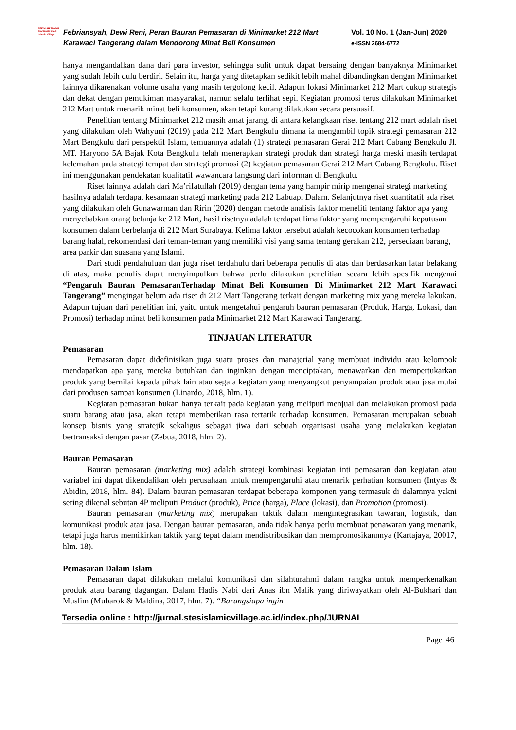SEKOLAH TINGGI EKONOMI SYARI... Islamic Village
Febriansyah, Dewi Reni, Peran Bauran Pemasaran di Minimarket 212 Mart Karawaci Tangerang dalam Mendorong Minat Beli Konsumen
Vol. 10 No. 1 (Jan-Jun) 2020
e-ISSN 2684-6772
hanya mengandalkan dana dari para investor, sehingga sulit untuk dapat bersaing dengan banyaknya Minimarket yang sudah lebih dulu berdiri. Selain itu, harga yang ditetapkan sedikit lebih mahal dibandingkan dengan Minimarket lainnya dikarenakan volume usaha yang masih tergolong kecil. Adapun lokasi Minimarket 212 Mart cukup strategis dan dekat dengan pemukiman masyarakat, namun selalu terlihat sepi. Kegiatan promosi terus dilakukan Minimarket 212 Mart untuk menarik minat beli konsumen, akan tetapi kurang dilakukan secara persuasif.
Penelitian tentang Minimarket 212 masih amat jarang, di antara kelangkaan riset tentang 212 mart adalah riset yang dilakukan oleh Wahyuni (2019) pada 212 Mart Bengkulu dimana ia mengambil topik strategi pemasaran 212 Mart Bengkulu dari perspektif Islam, temuannya adalah (1) strategi pemasaran Gerai 212 Mart Cabang Bengkulu Jl. MT. Haryono 5A Bajak Kota Bengkulu telah menerapkan strategi produk dan strategi harga meski masih terdapat kelemahan pada strategi tempat dan strategi promosi (2) kegiatan pemasaran Gerai 212 Mart Cabang Bengkulu. Riset ini menggunakan pendekatan kualitatif wawancara langsung dari informan di Bengkulu.
Riset lainnya adalah dari Ma’rifatullah (2019) dengan tema yang hampir mirip mengenai strategi marketing hasilnya adalah terdapat kesamaan strategi marketing pada 212 Labuapi Dalam. Selanjutnya riset kuantitatif ada riset yang dilakukan oleh Gunawarman dan Ririn (2020) dengan metode analisis faktor meneliti tentang faktor apa yang menyebabkan orang belanja ke 212 Mart, hasil risetnya adalah terdapat lima faktor yang mempengaruhi keputusan konsumen dalam berbelanja di 212 Mart Surabaya. Kelima faktor tersebut adalah kecocokan konsumen terhadap barang halal, rekomendasi dari teman-teman yang memiliki visi yang sama tentang gerakan 212, persediaan barang, area parkir dan suasana yang Islami.
Dari studi pendahuluan dan juga riset terdahulu dari beberapa penulis di atas dan berdasarkan latar belakang di atas, maka penulis dapat menyimpulkan bahwa perlu dilakukan penelitian secara lebih spesifik mengenai “Pengaruh Bauran PemasaranTerhadap Minat Beli Konsumen Di Minimarket 212 Mart Karawaci Tangerang” mengingat belum ada riset di 212 Mart Tangerang terkait dengan marketing mix yang mereka lakukan. Adapun tujuan dari penelitian ini, yaitu untuk mengetahui pengaruh bauran pemasaran (Produk, Harga, Lokasi, dan Promosi) terhadap minat beli konsumen pada Minimarket 212 Mart Karawaci Tangerang.
TINJAUAN LITERATUR
Pemasaran
Pemasaran dapat didefinisikan juga suatu proses dan manajerial yang membuat individu atau kelompok mendapatkan apa yang mereka butuhkan dan inginkan dengan menciptakan, menawarkan dan mempertukarkan produk yang bernilai kepada pihak lain atau segala kegiatan yang menyangkut penyampaian produk atau jasa mulai dari produsen sampai konsumen (Linardo, 2018, hlm. 1).
Kegiatan pemasaran bukan hanya terkait pada kegiatan yang meliputi menjual dan melakukan promosi pada suatu barang atau jasa, akan tetapi memberikan rasa tertarik terhadap konsumen. Pemasaran merupakan sebuah konsep bisnis yang stratejik sekaligus sebagai jiwa dari sebuah organisasi usaha yang melakukan kegiatan bertransaksi dengan pasar (Zebua, 2018, hlm. 2).
Bauran Pemasaran
Bauran pemasaran (marketing mix) adalah strategi kombinasi kegiatan inti pemasaran dan kegiatan atau variabel ini dapat dikendalikan oleh perusahaan untuk mempengaruhi atau menarik perhatian konsumen (Intyas & Abidin, 2018, hlm. 84). Dalam bauran pemasaran terdapat beberapa komponen yang termasuk di dalamnya yakni sering dikenal sebutan 4P meliputi Product (produk), Price (harga), Place (lokasi), dan Promotion (promosi).
Bauran pemasaran (marketing mix) merupakan taktik dalam mengintegrasikan tawaran, logistik, dan komunikasi produk atau jasa. Dengan bauran pemasaran, anda tidak hanya perlu membuat penawaran yang menarik, tetapi juga harus memikirkan taktik yang tepat dalam mendistribusikan dan mempromosikannnya (Kartajaya, 20017, hlm. 18).
Pemasaran Dalam Islam
Pemasaran dapat dilakukan melalui komunikasi dan silahturahmi dalam rangka untuk memperkenalkan produk atau barang dagangan. Dalam Hadis Nabi dari Anas ibn Malik yang diriwayatkan oleh Al-Bukhari dan Muslim (Mubarok & Maldina, 2017, hlm. 7). “Barangsiapa ingin
Tersedia online : http://jurnal.stesislamicvillage.ac.id/index.php/JURNAL
Page |46